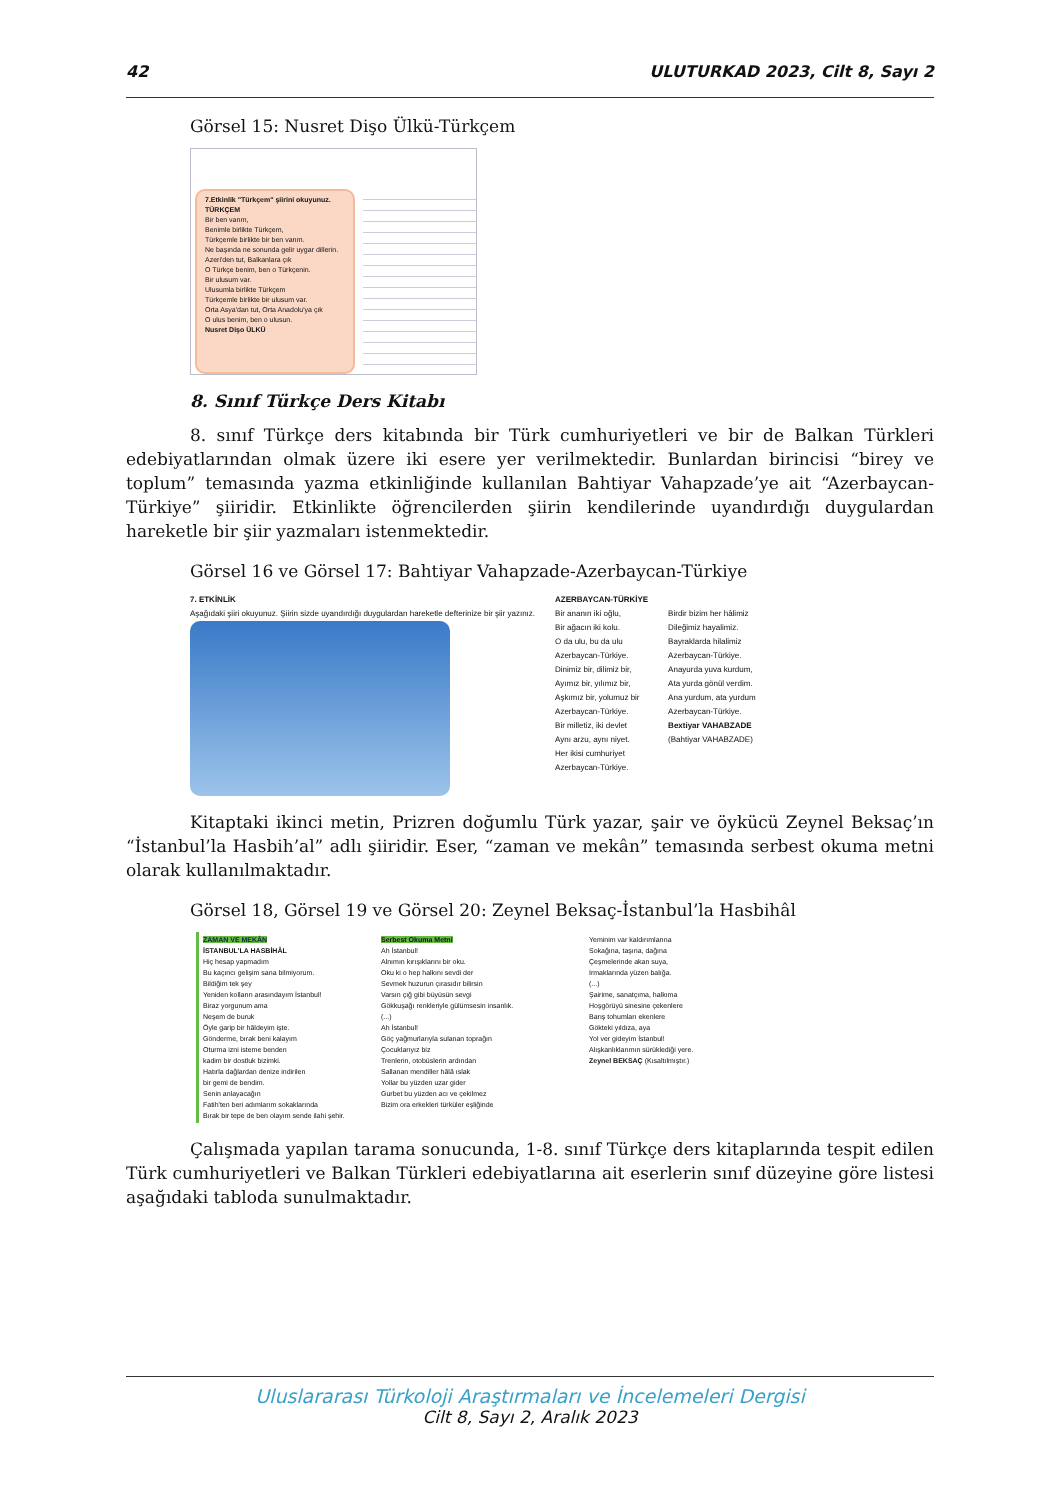42 ULUTURKAD 2023, Cilt 8, Sayı 2
Görsel 15: Nusret Dişo Ülkü-Türkçem
7.Etkinlik "Türkçem" şiirini okuyunuz.
TÜRKÇEM
Bir ben varım,
Benimle birlikte Türkçem,
Türkçemle birlikte bir ben varım.
Ne başında ne sonunda gelir uygar dillerin.
Azeri'den tut, Balkanlara çık
O Türkçe benim, ben o Türkçenin.
Bir ulusum var.
Ulusumla birlikte Türkçem
Türkçemle birlikte bir ulusum var.
Orta Asya'dan tut, Orta Anadolu'ya çık
O ulus benim, ben o ulusun.
Nusret Dişo ÜLKÜ
8. Sınıf Türkçe Ders Kitabı
8. sınıf Türkçe ders kitabında bir Türk cumhuriyetleri ve bir de Balkan Türkleri edebiyatlarından olmak üzere iki esere yer verilmektedir. Bunlardan birincisi “birey ve toplum” temasında yazma etkinliğinde kullanılan Bahtiyar Vahapzade’ye ait “Azerbaycan-Türkiye” şiiridir. Etkinlikte öğrencilerden şiirin kendilerinde uyandırdığı duygulardan hareketle bir şiir yazmaları istenmektedir.
Görsel 16 ve Görsel 17: Bahtiyar Vahapzade-Azerbaycan-Türkiye
7. ETKİNLİK
Aşağıdaki şiiri okuyunuz. Şiirin sizde uyandırdığı duygulardan hareketle defterinize bir şiir yazınız.
AZERBAYCAN-TÜRKİYE
Bir ananın iki oğlu,
Bir ağacın iki kolu.
O da ulu, bu da ulu
Azerbaycan-Türkiye.
Dinimiz bir, dilimiz bir,
Ayımız bir, yılımız bir,
Aşkımız bir, yolumuz bir
Azerbaycan-Türkiye.
Bir milletiz, iki devlet
Aynı arzu, aynı niyet.
Her ikisi cumhuriyet
Azerbaycan-Türkiye.
Birdir bizim her hâlimiz
Dileğimiz hayalimiz.
Bayraklarda hilalimiz
Azerbaycan-Türkiye.
Anayurda yuva kurdum,
Ata yurda gönül verdim.
Ana yurdum, ata yurdum
Azerbaycan-Türkiye.
Bextiyar VAHABZADE
(Bahtiyar VAHABZADE)
Kitaptaki ikinci metin, Prizren doğumlu Türk yazar, şair ve öykücü Zeynel Beksaç’ın “İstanbul’la Hasbih’al” adlı şiiridir. Eser, “zaman ve mekân” temasında serbest okuma metni olarak kullanılmaktadır.
Görsel 18, Görsel 19 ve Görsel 20: Zeynel Beksaç-İstanbul’la Hasbihâl
ZAMAN VE MEKÂN
İSTANBUL'LA HASBİHÂL
Hiç hesap yapmadım
Bu kaçıncı gelişim sana bilmiyorum.
Bildiğim tek şey
Yeniden kolların arasındayım İstanbul!
Biraz yorgunum ama
Neşem de buruk
Öyle garip bir hâldeyim işte.
Gönderme, bırak beni kalayım
Oturma izni isteme benden
kadim bir dostluk bizimki.
Hatırla dağlardan denize indirilen
bir gemi de bendim.
Senin anlayacağın
Fatih'ten beri adımlarım sokaklarında
Bırak bir tepe de ben olayım sende ilahi şehir.
Serbest Okuma Metni
Ah İstanbul!
Alnımın kırışıklarını bir oku.
Oku ki o hep halkını sevdi der
Sevmek huzurun çırasıdır bilirsin
Varsın çığ gibi büyüsün sevgi
Gökkuşağı renkleriyle gülümsesin insanlık.
(...)
Ah İstanbul!
Göç yağmurlarıyla sulanan toprağın
Çocuklarıyız biz
Trenlerin, otobüslerin ardından
Sallanan mendiller hâlâ ıslak
Yollar bu yüzden uzar gider
Gurbet bu yüzden acı ve çekilmez
Bizim ora erkekleri türküler eşliğinde
Yeminim var kaldırımlarına
Sokağına, taşına, dağına
Çeşmelerinde akan suya,
Irmaklarında yüzen balığa.
(...)
Şairime, sanatçıma, halkıma
Hoşgörüyü sinesine çekenlere
Barış tohumları ekenlere
Gökteki yıldıza, aya
Yol ver gideyim İstanbul!
Alışkanlıklarımın sürüklediği yere.
Zeynel BEKSAÇ (Kısaltılmıştır.)
Çalışmada yapılan tarama sonucunda, 1-8. sınıf Türkçe ders kitaplarında tespit edilen Türk cumhuriyetleri ve Balkan Türkleri edebiyatlarına ait eserlerin sınıf düzeyine göre listesi aşağıdaki tabloda sunulmaktadır.
Uluslararası Türkoloji Araştırmaları ve İncelemeleri Dergisi
Cilt 8, Sayı 2, Aralık 2023